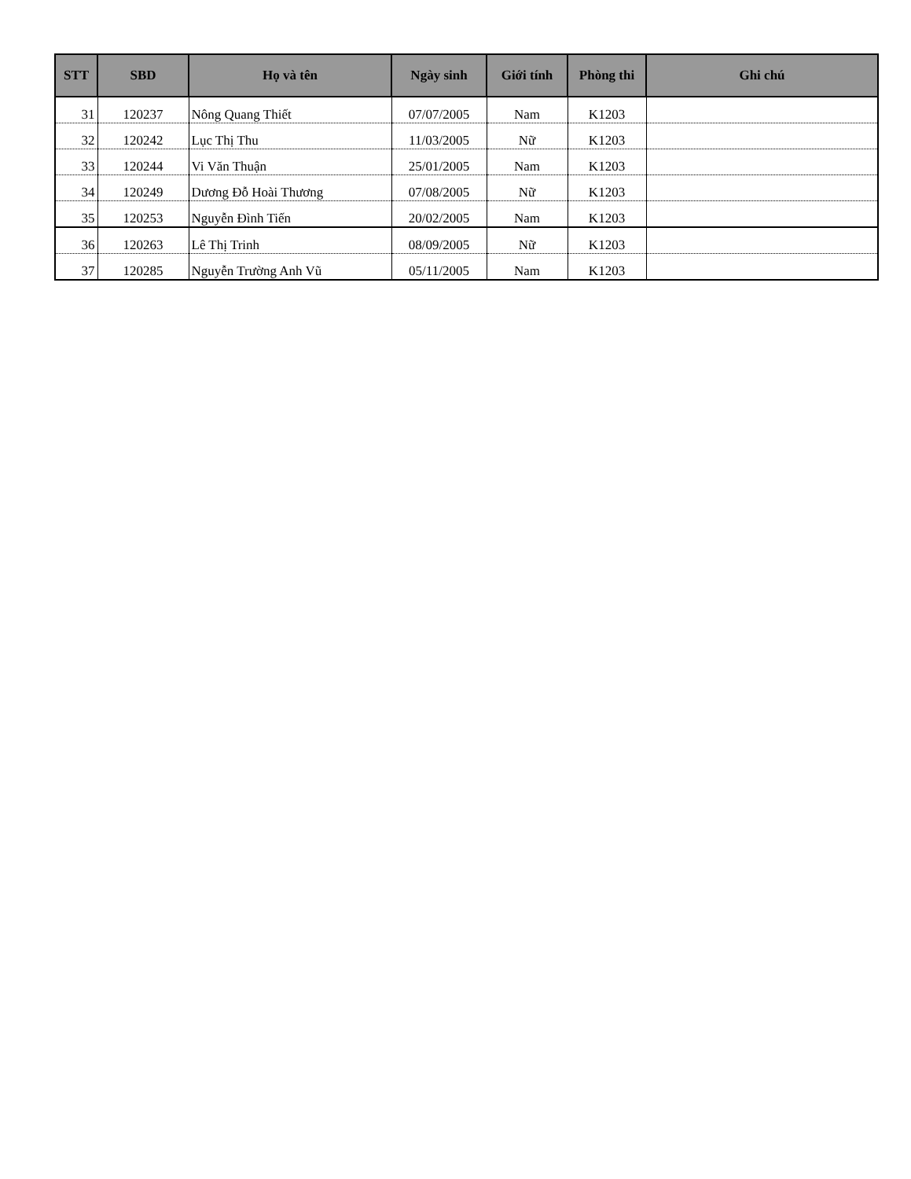| STT | SBD | Họ và tên | Ngày sinh | Giới tính | Phòng thi | Ghi chú |
| --- | --- | --- | --- | --- | --- | --- |
| 31 | 120237 | Nông Quang Thiết | 07/07/2005 | Nam | K1203 | |
| 32 | 120242 | Lục Thị Thu | 11/03/2005 | Nữ | K1203 | |
| 33 | 120244 | Vi Văn Thuận | 25/01/2005 | Nam | K1203 | |
| 34 | 120249 | Dương Đỗ Hoài Thương | 07/08/2005 | Nữ | K1203 | |
| 35 | 120253 | Nguyễn Đình Tiến | 20/02/2005 | Nam | K1203 | |
| 36 | 120263 | Lê Thị Trinh | 08/09/2005 | Nữ | K1203 | |
| 37 | 120285 | Nguyễn Trường Anh Vũ | 05/11/2005 | Nam | K1203 | |